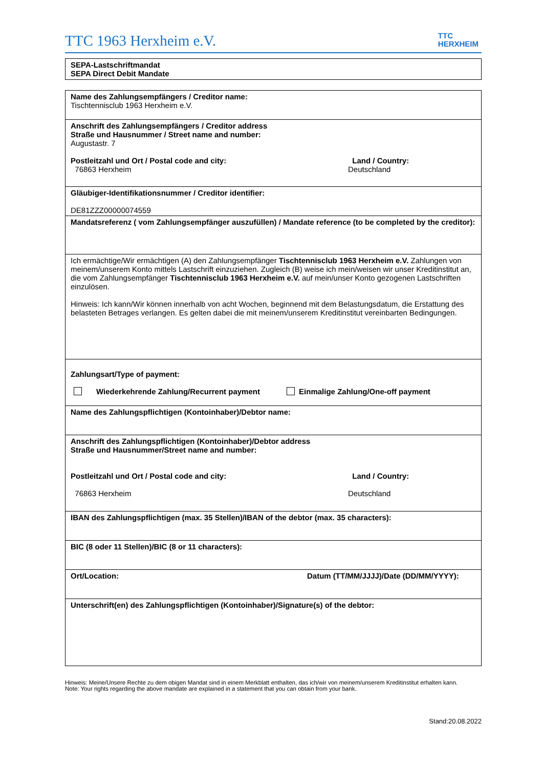TTC 1963 Herxheim e.V.
TTC
HERXHEIM
SEPA-Lastschriftmandat
SEPA Direct Debit Mandate
Name des Zahlungsempfängers / Creditor name:
Tischtennisclub 1963 Herxheim e.V.
Anschrift des Zahlungsempfängers / Creditor address
Straße und Hausnummer / Street name and number:
Augustastr. 7
Postleitzahl und Ort / Postal code and city:
76863 Herxheim
Land / Country:
Deutschland
Gläubiger-Identifikationsnummer / Creditor identifier:
DE81ZZZ00000074559
Mandatsreferenz ( vom Zahlungsempfänger auszufüllen) / Mandate reference (to be completed by the creditor):
Ich ermächtige/Wir ermächtigen (A) den Zahlungsempfänger Tischtennisclub 1963 Herxheim e.V. Zahlungen von meinem/unserem Konto mittels Lastschrift einzuziehen. Zugleich (B) weise ich mein/weisen wir unser Kreditinstitut an, die vom Zahlungsempfänger Tischtennisclub 1963 Herxheim e.V. auf mein/unser Konto gezogenen Lastschriften einzulösen.
Hinweis: Ich kann/Wir können innerhalb von acht Wochen, beginnend mit dem Belastungsdatum, die Erstattung des belasteten Betrages verlangen. Es gelten dabei die mit meinem/unserem Kreditinstitut vereinbarten Bedingungen.
Zahlungsart/Type of payment:
Wiederkehrende Zahlung/Recurrent payment Einmalige Zahlung/One-off payment
Name des Zahlungspflichtigen (Kontoinhaber)/Debtor name:
Anschrift des Zahlungspflichtigen (Kontoinhaber)/Debtor address
Straße und Hausnummer/Street name and number:
Postleitzahl und Ort / Postal code and city:
76863 Herxheim
Land / Country:
Deutschland
IBAN des Zahlungspflichtigen (max. 35 Stellen)/IBAN of the debtor (max. 35 characters):
BIC (8 oder 11 Stellen)/BIC (8 or 11 characters):
Ort/Location: Datum (TT/MM/JJJJ)/Date (DD/MM/YYYY):
Unterschrift(en) des Zahlungspflichtigen (Kontoinhaber)/Signature(s) of the debtor:
Hinweis: Meine/Unsere Rechte zu dem obigen Mandat sind in einem Merkblatt enthalten, das ich/wir von meinem/unserem Kreditinstitut erhalten kann.
Note: Your rights regarding the above mandate are explained in a statement that you can obtain from your bank.
Stand:20.08.2022